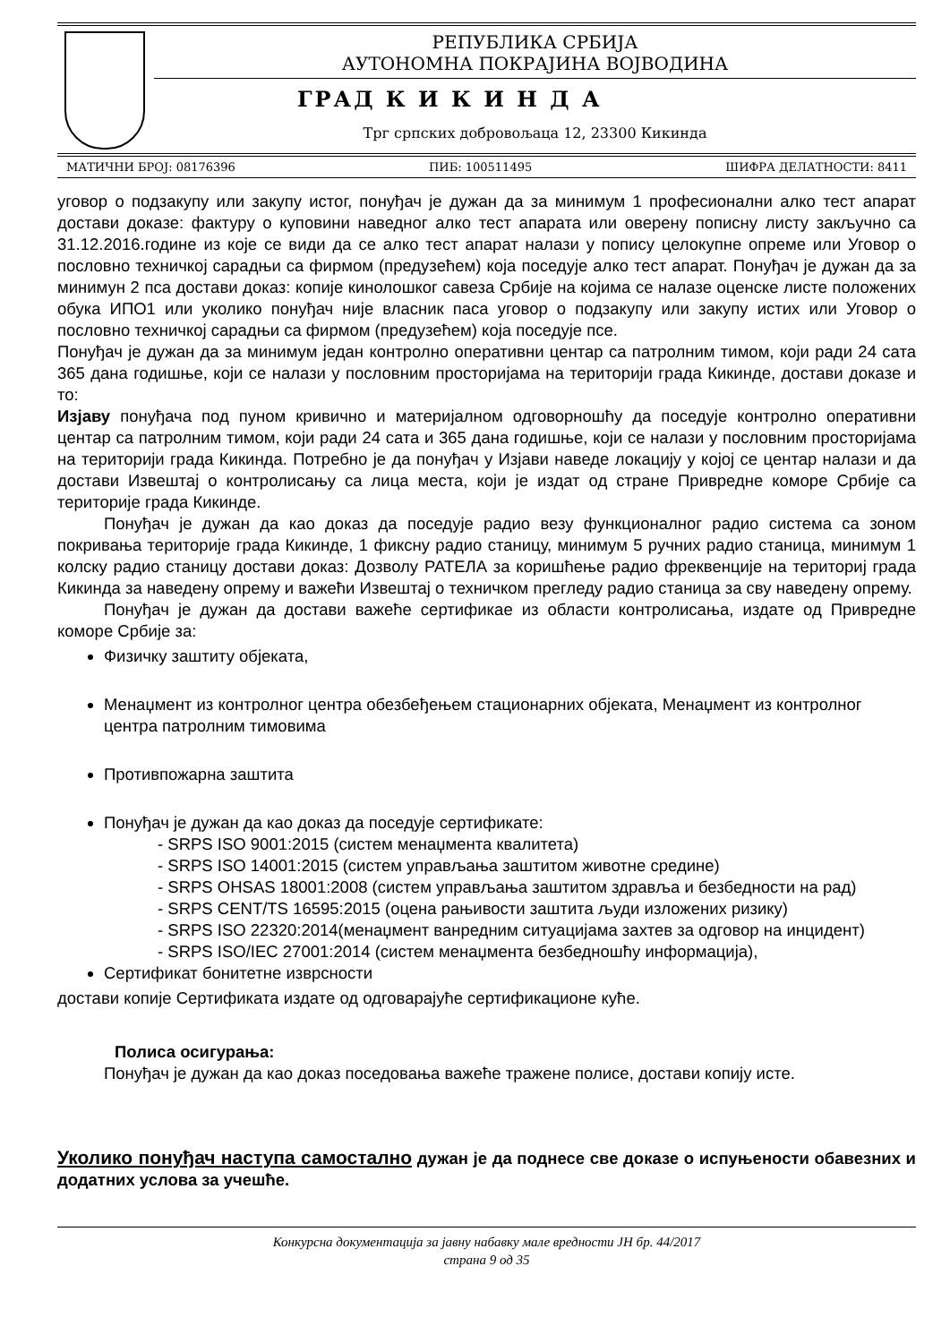РЕПУБЛИКА СРБИЈА
АУТОНОМНА ПОКРАЈИНА ВОЈВОДИНА
ГРАД К И К И Н Д А
Трг српских добровољаца 12, 23300 Кикинда
МАТИЧНИ БРОЈ: 08176396 ПИБ: 100511495 ШИФРА ДЕЛАТНОСТИ: 8411
уговор о подзакупу или закупу истог, понуђач је дужан да за минимум 1 професионални алко тест апарат достави доказе: фактуру о куповини наведног алко тест апарата или оверену пописну листу закључно са 31.12.2016.године из које се види да се алко тест апарат налази у попису целокупне опреме или Уговор о пословно техничкој сарадњи са фирмом (предузећем) која поседује алко тест апарат. Понуђач је дужан да за минимун 2 пса достави доказ: копије кинолошког савеза Србије на којима се налазе оценске листе положених обука ИПО1 или уколико понуђач није власник паса уговор о подзакупу или закупу истих или Уговор о пословно техничкој сарадњи са фирмом (предузећем) која поседује псе.
Понуђач је дужан да за минимум један контролно оперативни центар са патролним тимом, који ради 24 сата 365 дана годишње, који се налази у пословним просторијама на територији града Кикинде, достави доказе и то:
Изјаву понуђача под пуном кривично и материјалном одговорношћу да поседује контролно оперативни центар са патролним тимом, који ради 24 сата и 365 дана годишње, који се налази у пословним просторијама на територији града Кикинда. Потребно је да понуђач у Изјави наведе локацију у којој се центар налази и да достави Извештај о контролисању са лица места, који је издат од стране Привредне коморе Србије са територије града Кикинде.
Понуђач је дужан да као доказ да поседује радио везу функционалног радио система са зоном покривања територије града Кикинде, 1 фиксну радио станицу, минимум 5 ручних радио станица, минимум 1 колску радио станицу достави доказ: Дозволу РАТЕЛА за коришћење радио фреквенције на териториј града Кикинда за наведену опрему и важећи Извештај о техничком прегледу радио станица за сву наведену опрему.
Понуђач је дужан да достави важеће сертификае из области контролисања, издате од Привредне коморе Србије за:
Физичку заштиту објеката,
Менаџмент из контролног центра обезбеђењем стационарних објеката, Менаџмент из контролног центра патролним тимовима
Противпожарна заштита
Понуђач је дужан да као доказ да поседује сертификате:
- SRPS ISO 9001:2015 (систем менаџмента квалитета)
- SRPS ISO 14001:2015 (систем управљања заштитом животне средине)
- SRPS OHSAS 18001:2008 (систем управљања заштитом здравља и безбедности на рад)
- SRPS CENT/TS 16595:2015 (оцена рањивости заштита људи изложених ризику)
- SRPS ISO 22320:2014(менаџмент ванредним ситуацијама захтев за одговор на инцидент)
- SRPS ISO/IEC 27001:2014 (систем менаџмента безбедношћу информација),
Сертификат бонитетне изврсности
достави копије Сертификата издате од одговарајуће сертификационе куће.
Полиса осигурања:
Понуђач је дужан да као доказ поседовања важеће тражене полисе, достави копију исте.
Уколико понуђач наступа самостално дужан је да поднесе све доказе о испуњености обавезних и додатних услова за учешће.
Конкурсна документација за јавну набавку мале вредности ЈН бр. 44/2017
страна 9 од 35